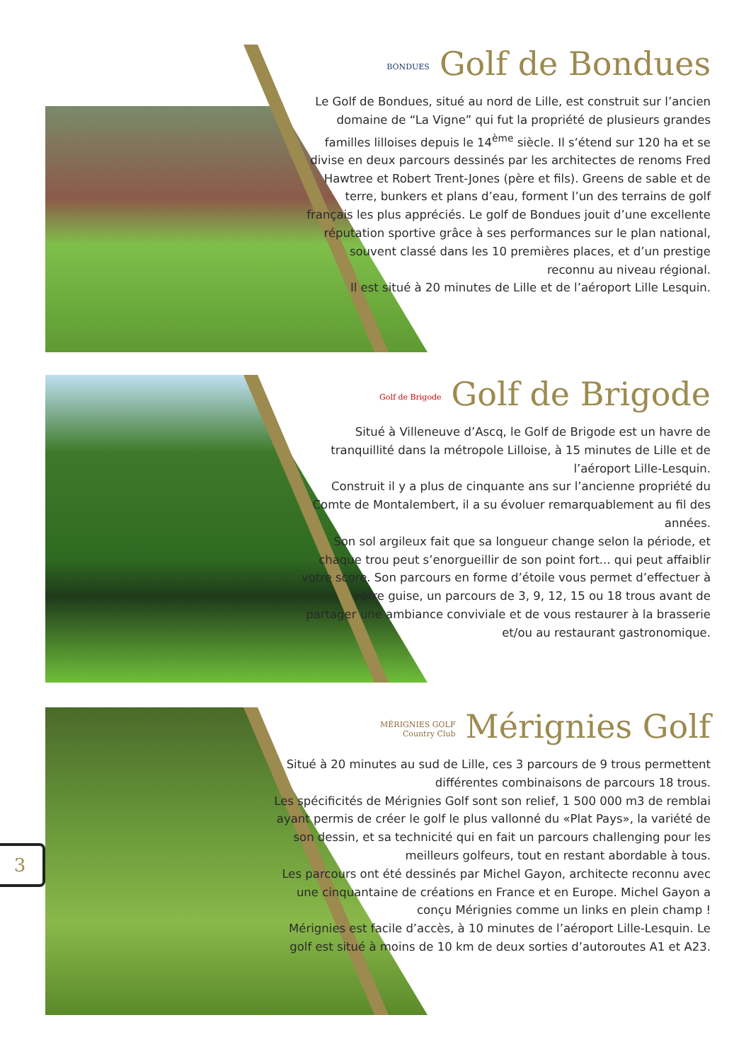BONDUES Golf de Bondues
Le Golf de Bondues, situé au nord de Lille, est construit sur l’ancien domaine de “La Vigne” qui fut la propriété de plusieurs grandes familles lilloises depuis le 14<sup>ème</sup> siècle. Il s’étend sur 120 ha et se divise en deux parcours dessinés par les architectes de renoms Fred Hawtree et Robert Trent-Jones (père et fils). Greens de sable et de terre, bunkers et plans d’eau, forment l’un des terrains de golf français les plus appréciés. Le golf de Bondues jouit d’une excellente réputation sportive grâce à ses performances sur le plan national, souvent classé dans les 10 premières places, et d’un prestige reconnu au niveau régional.
Il est situé à 20 minutes de Lille et de l’aéroport Lille Lesquin.
Golf de Brigode Golf de Brigode
Situé à Villeneuve d’Ascq, le Golf de Brigode est un havre de tranquillité dans la métropole Lilloise, à 15 minutes de Lille et de l’aéroport Lille-Lesquin.
Construit il y a plus de cinquante ans sur l’ancienne propriété du Comte de Montalembert, il a su évoluer remarquablement au fil des années.
Son sol argileux fait que sa longueur change selon la période, et chaque trou peut s’enorgueillir de son point fort... qui peut affaiblir votre score. Son parcours en forme d’étoile vous permet d’effectuer à votre guise, un parcours de 3, 9, 12, 15 ou 18 trous avant de partager une ambiance conviviale et de vous restaurer à la brasserie et/ou au restaurant gastronomique.
MÉRIGNIES GOLF
Country Club Mérignies Golf
Situé à 20 minutes au sud de Lille, ces 3 parcours de 9 trous permettent différentes combinaisons de parcours 18 trous.
Les spécificités de Mérignies Golf sont son relief, 1 500 000 m3 de remblai ayant permis de créer le golf le plus vallonné du «Plat Pays», la variété de son dessin, et sa technicité qui en fait un parcours challenging pour les meilleurs golfeurs, tout en restant abordable à tous.
Les parcours ont été dessinés par Michel Gayon, architecte reconnu avec une cinquantaine de créations en France et en Europe. Michel Gayon a conçu Mérignies comme un links en plein champ !
Mérignies est facile d’accès, à 10 minutes de l’aéroport Lille-Lesquin. Le golf est situé à moins de 10 km de deux sorties d’autoroutes A1 et A23.
3